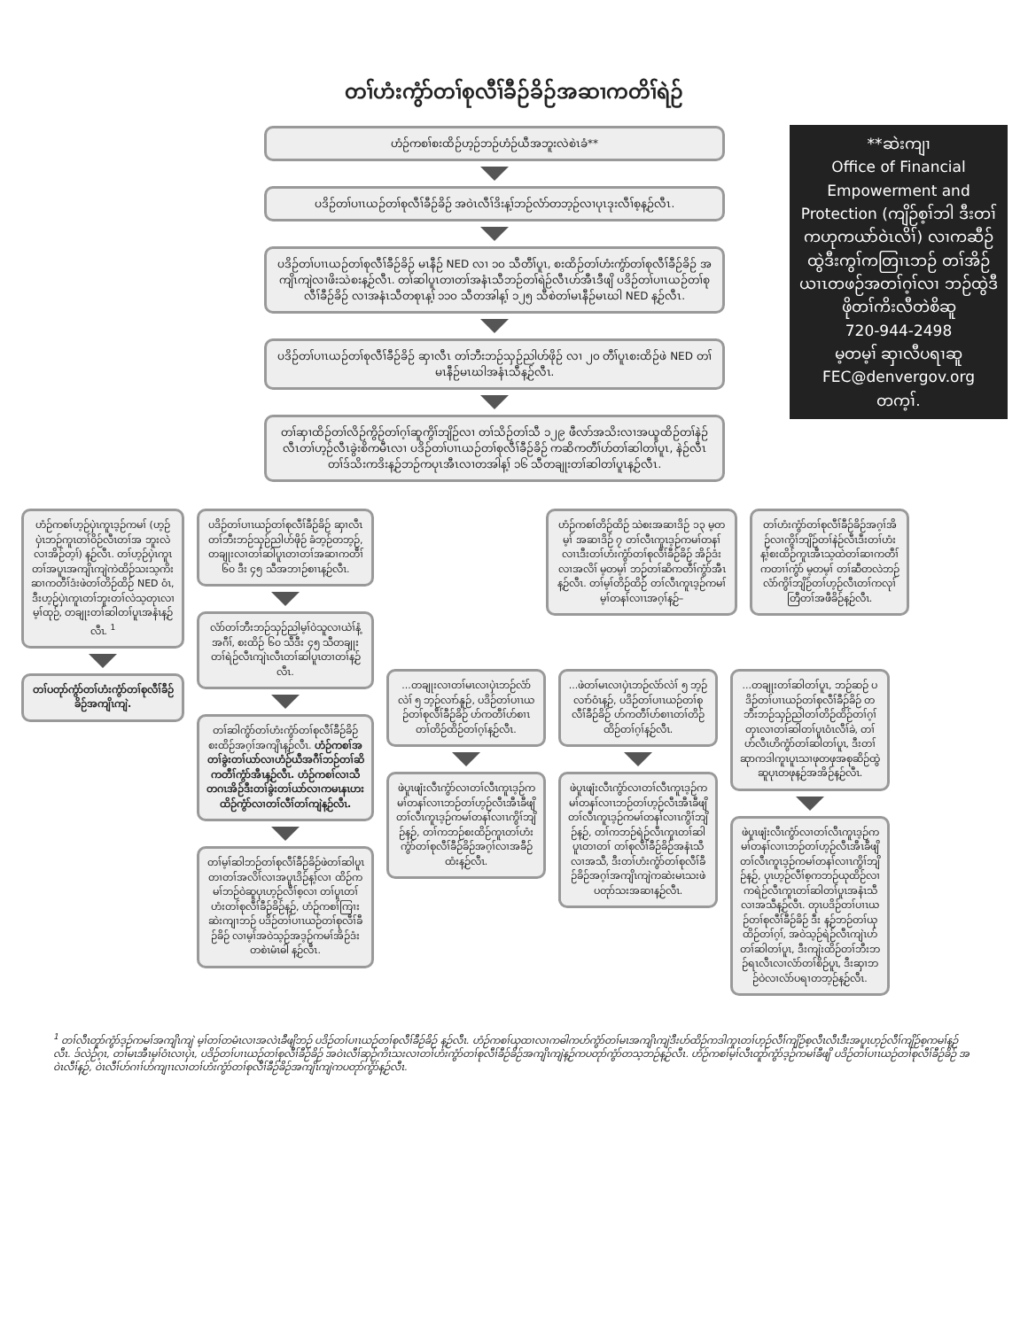တၢ်ဟံးကွံာ်တၢ်စုလီၢ်ခီဉ်ခိဉ်အဆၢကတိၢ်ရဲဉ်
**ဆဲးကျၢ
Office of Financial Empowerment and Protection (ကျိဉ်စ့ၢ်ဘါ ဒီးတၢ်ကဟုကယာ်ဝဲၤလိၢ်) လၢကဆီဉ်ထွဲဒီးကွၢ်ကတြၢၤဘဉ် တၢ်အိဉ်ယၢၤတဖဉ်အတၢ်ဂ့ၢ်လၢ ဘဉ်ထွဲဒီဖိုတၢ်ကိးလီတဲစိဆူ
720-944-2498
မ့တမ့ၢ် ဆှၢလီပရၢဆူ
FEC@denvergov.org
တက့ၢ်.
ဟံဉ်ကစၢ်စးထိဉ်ဟ့ဉ်ဘဉ်ဟံဉ်ယီအဘူးလဲစဲၤခံ**
ပဒိဉ်တၢ်ပၢၤယဉ်တၢ်စုလီၢ်ခီဉ်ခိဉ် အဝဲၤလီၢ်ဒိးန့ၢ်ဘဉ်လံာ်တဘ့ဉ်လၢပုၤဒုးလီၢ်စ့န့ဉ်လီၤ.
ပဒိဉ်တၢ်ပၢၤယဉ်တၢ်စုလီၢ်ခီဉ်ခိဉ် မၤနီဉ် NED လၢ ၁၀ သီတီၢ်ပူၤ, စးထိဉ်တၢ်ဟံးကွံာ်တၢ်စုလီၢ်ခီဉ်ခိဉ် အကျိၤကျဲလၢဖိးသဲစးန့ဉ်လီၤ. တၢ်ဆါပူၤတၢတၢ်အနံၤသီဘဉ်တၢ်ရဲဉ်လီၤဟ်အီၤဒီဖျိ ပဒိဉ်တၢ်ပၢၤယဉ်တၢ်စုလီၢ်ခီဉ်ခိဉ် လၢအနံၤသီတစုၤန့ၢ် ၁၁၀ သီတအါန့ၢ် ၁၂၅ သီစဲတၢ်မၤနီဉ်မၤဃါ NED န့ဉ်လီၤ.
ပဒိဉ်တၢ်ပၢၤယဉ်တၢ်စုလီၢ်ခီဉ်ခိဉ် ဆှၢလီၤ တၢ်ဘီးဘဉ်သှဉ်ညါဟ်ဖိုဉ် လၢ ၂၀ တီၢ်ပူၤစးထိဉ်ဖဲ NED တၢ်မၤနီဉ်မၤဃါအနံၤသီန့ဉ်လီၤ.
တၢ်ဆှၢထိဉ်တၢ်လိဉ်ကွိဉ်တၢ်ဂ့ၢ်ဆူကွိၢ်ဘျိဉ်လၢ တၢ်သိဉ်တၢ်သီ ၁၂၉ ဖီလာ်အသိးလၢအယူထိဉ်တၢ်နဲဉ် လီၤတၢ်ဟ့ဉ်လီၤခွဲးစိကမီၤလၢ ပဒိဉ်တၢ်ပၢၤယဉ်တၢ်စုလီၢ်ခီဉ်ခိဉ် ကဆိကတီၢ်ဟ်တၢ်ဆါတၢ်ပူၤ, နဲဉ်လီၤ တၢ်ဒ်သိးကဒိးန့ဉ်ဘဉ်ကပုၤအီၤလၢတအါန့ၢ် ၁၆ သီတချုးတၢ်ဆါတၢ်ပူၤန့ဉ်လီၤ.
ဟံဉ်ကစၢ်ဟ့ဉ်ပှဲၤကူၤဒ့ဉ်ကမၢ် (ဟ့ဉ်ပှဲၤဘဉ်ကူၤတၢ်ဝိဉ်လီၤတၢ်အ ဘူးလဲလၢအိဉ်တ့ၢ်) န့ဉ်လီၤ. တၢ်ဟ့ဉ်ပှဲၤကူၤတၢ်အပူၤအကျိၤကျဲကဲထိဉ်သးသ့ကိးဆၢကတီၢ်ဒံးဖဲတၢ်တိဉ်ထိဉ် NED ဝံၤ, ဒီးဟ့ဉ်ပှဲၤကူၤတၢ်ဘူးတၢ်လဲသ့တုၤလၢမ့ၢ်ထုဉ်, တချုးတၢ်ဆါတၢ်ပူၤအနံၤန့ဉ်လီၤ. <sup>1</sup>
တၢ်ပတုာ်ကွံာ်တၢ်ဟံးကွံာ်တၢ်စုလီၢ်ခီဉ်ခိဉ်အကျိၤကျဲ.
ပဒိဉ်တၢ်ပၢၤယဉ်တၢ်စုလီၢ်ခီဉ်ခိဉ် ဆှၢလီၤ တၢ်ဘီးဘဉ်သှဉ်ညါဟ်ဖိုဉ် ခံဘ့ဉ်တဘ့ဉ်, တချုးလၢတၢ်ဆါပူၤတၢတၢ်အဆၢကတီၢ် ၆၀ ဒီး ၄၅ သီအဘၢဉ်စၢၤန့ဉ်လီၤ.
လံာ်တၢ်ဘီးဘဉ်သှဉ်ညါမ့ၢ်ဝဲသူလၢယဲၢ်နံ့ အဂီၢ်, စးထိဉ် ၆၀ သီဒီး ၄၅ သီတချုးတၢ်ရဲဉ်လီၤကျဲၤလီၤတၢ်ဆါပူၤတၢတၢ်န့ဉ်လီၤ.
တၢ်ဆါကွံာ်တၢ်ဟံးကွံာ်တၢ်စုလီၢ်ခီဉ်ခိဉ် စးထိဉ်အဂ့ၢ်အကျိၤန့ဉ်လီၤ. ဟံဉ်ကစၢ်အတၢ်ခွဲးတၢ်ယာ်လၢဟံဉ်ယီအဂီၢ်ဘဉ်တၢ်ဆိကတီၢ်ကွံာ်အီၤန့ဉ်လီၤ. ဟံဉ်ကစၢ်လၢသီတဂၤအိဉ်ဒီးတၢ်ခွဲးတၢ်ယာ်လၢကမၤနၤဟးထိဉ်ကွံာ်လၢတၢ်လီၢ်တၢ်ကျဲန့ဉ်လီၤ.
တၢ်မ့ၢ်ဆါဘဉ်တၢ်စုလီၢ်ခီဉ်ခိဉ်ဖဲတၢ်ဆါပူၤတၢတၢ်အလိၢ်လၢအပူၤဒိဉ်န့ၢ်လၢ ထိဉ်ကမၢ်ဘဉ်ဝဲဆူပုၤဟ့ဉ်လီၢ်စ့လၢ တၢ်ပူၤတၢ်ဟံးတၢ်စုလီၢ်ခီဉ်ခိဉ်န့ဉ်, ဟံဉ်ကစၢ်ကြၢးဆဲးကျၢဘဉ် ပဒိဉ်တၢ်ပၢၤယဉ်တၢ်စုလီၢ်ခီဉ်ခိဉ် လၢမ့ၢ်အဝဲသ့ဉ်အဒ့ဉ်ကမၢ်အိဉ်ဒံးတစဲၤမံၤဓါ န့ဉ်လီၤ.
ဟံဉ်ကစၢ်တိဉ်ထိဉ် သဲစးအဆၢဒိဉ် ၁၃ မ့တမ့ၢ် အဆၢဒိဉ် ၇ တၢ်လီၤကူၤဒ့ဉ်ကမၢ်တနၢ်လၢၤဒီးတၢ်ဟံးကွံာ်တၢ်စုလီၢ်ခီဉ်ခိဉ် အိဉ်ဒံးလၢအလိၢ် မ့တမ့ၢ် ဘဉ်တၢ်ဆိကတီၢ်ကွံာ်အီၤန့ဉ်လီၤ. တၢ်မ့ၢ်တိဉ်ထိဉ် တၢ်လီၤကူၤဒ့ဉ်ကမၢ်မ့ၢ်တနၢ်လၢၤအဂ့ၢ်န့ဉ်–
တၢ်ဟံးကွံာ်တၢ်စုလီၢ်ခီဉ်ခိဉ်အဂ့ၢ်အိဉ်လၢကွိၢ်ဘျိဉ်တၢ်နဲဉ်လီၤဒီးတၢ်ဟံးန့ၢ်စးထိဉ်ကူၤအီၤသ့ထဲတၢ်ဆၢကတီၢ်ကတၢၢ်ကွံာ် မ့တမ့ၢ် တၢ်ဆီတလဲဘဉ်လံာ်ကွိၢ်ဘျိဉ်တၢ်ဟ့ဉ်လီၤတၢ်ကလုၢ် တြီတၢ်အဖီခိဉ်န့ဉ်လီၤ.
...တချုးလၢတၢ်မၤလၢပှဲၤဘဉ်လံာ်လဲၢ် ၅ ဘ့ဉ်လၢာ်နူဉ်, ပဒိဉ်တၢ်ပၢၤယဉ်တၢ်စုလီၢ်ခီဉ်ခိဉ် ဟ်ကတီၢ်ဟ်စၢၤတၢ်တိဉ်ထိဉ်တၢ်ဂ့ၢ်န့ဉ်လီၤ.
ဖဲပူၤဖျံးလီၤကွံာ်လၢတၢ်လီၤကူၤဒ့ဉ်ကမၢ်တနၢ်လၢၤဘဉ်တၢ်ဟ့ဉ်လီၤအီၤခီဖျိတၢ်လီၤကူၤဒ့ဉ်ကမၢ်တနၢ်လၢၤကွိၢ်ဘျိဉ်န့ဉ်, တၢ်ကဘဉ်စးထိဉ်ကူၤတၢ်ဟံးကွံာ်တၢ်စုလီၢ်ခီဉ်ခိဉ်အဂ့ၢ်လၢအခီဉ်ထံးန့ဉ်လီၤ.
...ဖဲတၢ်မၤလၢပှဲၤဘဉ်လံာ်လဲၢ် ၅ ဘ့ဉ်လၢာ်ဝံၤန့ဉ်, ပဒိဉ်တၢ်ပၢၤယဉ်တၢ်စုလီၢ်ခီဉ်ခိဉ် ဟ်ကတီၢ်ဟ်စၢၤတၢ်တိဉ်ထိဉ်တၢ်ဂ့ၢ်န့ဉ်လီၤ.
ဖဲပူၤဖျံးလီၤကွံာ်လၢတၢ်လီၤကူၤဒ့ဉ်ကမၢ်တနၢ်လၢၤဘဉ်တၢ်ဟ့ဉ်လီၤအီၤခီဖျိတၢ်လီၤကူၤဒ့ဉ်ကမၢ်တနၢ်လၢၤကွိၢ်ဘျိဉ်န့ဉ်, တၢ်ကဘဉ်ရဲဉ်လီၤကူၤတၢ်ဆါပူၤတၢတၢ် တၢ်စုလီၢ်ခီဉ်ခိဉ်အနံၤသီလၢအသီ, ဒီးတၢ်ဟံးကွံာ်တၢ်စုလီၢ်ခီဉ်ခိဉ်အဂ့ၢ်အကျိၤကျဲကဆဲးမၤသးဖဲ ပတုာ်သးအဆၢန့ဉ်လီၤ.
...တချုးတၢ်ဆါတၢ်ပူၤ, ဘဉ်ဆဉ် ပဒိဉ်တၢ်ပၢၤယဉ်တၢ်စုလီၢ်ခီဉ်ခိဉ် တဘီးဘဉ်သှဉ်ညါတၢ်တိဉ်ထိဉ်တၢ်ဂ့ၢ်တုၤလၢတၢ်ဆါတၢ်ပူၤဝံၤလီၢ်ခဲ, တၢ်ဟ်လီၤဟိကွံာ်တၢ်ဆါတၢ်ပူၤ, ဒီးတၢ်ဆုာကဒါကူၤပူၤသၢဖုတဖုအစုဆိဉ်ထွဲဆူပုၤတဖုန့ဉ်အအိဉ်န့ဉ်လီၤ.
ဖဲပူၤဖျံးလီၤကွံာ်လၢတၢ်လီၤကူၤဒ့ဉ်ကမၢ်တနၢ်လၢၤဘဉ်တၢ်ဟ့ဉ်လီၤအီၤခီဖျိတၢ်လီၤကူၤဒ့ဉ်ကမၢ်တနၢ်လၢၤကွိၢ်ဘျိဉ်န့ဉ်, ပုၤဟ့ဉ်လီၢ်စ့ကဘဉ်ယုထိဉ်လၢကရဲဉ်လီၤကူၤတၢ်ဆါတၢ်ပူၤအနံၤသီလၢအသီန့ဉ်လီၤ. တုၤပဒိဉ်တၢ်ပၢၤယဉ်တၢ်စုလီၢ်ခီဉ်ခိဉ် ဒီး န့ဉ်ဘဉ်တၢ်ယုထိဉ်တၢ်ဂ့ၢ်, အဝဲသ့ဉ်ရဲဉ်လီၤကျဲၤဟ်တၢ်ဆါတၢ်ပူၤ, ဒီးကျဲးထိဉ်တၢ်ဘီးဘဉ်ရၤလီၤလၢလံာ်တၢ်စိဉ်ပူၤ, ဒီးဆှၢဘဉ်ဝဲလၢလံာ်ပရၢတဘ့ဉ်န့ဉ်လီၤ.
<sup>1</sup> တၢ်လီၤတူာ်ကွံာ်ဒ့ဉ်ကမၢ်အကျိၤကျဲ မ့ၢ်တၢ်တမံၤလၢအလဲၤခီဖျိဘဉ် ပဒိဉ်တၢ်ပၢၤယဉ်တၢ်စုလီၢ်ခီဉ်ခိဉ် န့ဉ်လီၤ. ဟံဉ်ကစၢ်ယုထၢလၢကဓါကဟ်ကွံာ်တၢ်မၤအကျိၤကျဲဒီးဟ်ထိဉ်ကဒါကူၤတၢ်ဟ့ဉ်လီၢ်ကျိဉ်စ့လီၤလီၤဒီးအပူၤဟ့ဉ်လီၢ်ကျိဉ်စ့ကမၢ်န့ဉ်လီၤ. ဒ်လဲဉ်ဂ့ၤ, တၢ်မၤအီၤမ့ၢ်ဝံၤလၢပှဲၤ, ပဒိဉ်တၢ်ပၢၤယဉ်တၢ်စုလီၢ်ခီဉ်ခိဉ် အဝဲၤလီၢ်ဆှဉ်ကိၤသးလၢတၢ်ဟံးကွံာ်တၢ်စုလီၢ်ခီဉ်ခိဉ်အကျိၤကျဲန့ဉ်ကပတုာ်ကွံာ်တသ့ဘဉ်န့ဉ်လီၤ. ဟံဉ်ကစၢ်မ့ၢ်လီၤတူာ်ကွံာ်ဒ့ဉ်ကမၢ်ခီဖျိ ပဒိဉ်တၢ်ပၢၤယဉ်တၢ်စုလီၢ်ခီဉ်ခိဉ် အဝဲၤလီၢ်န့ဉ်, ဝဲၤလီၢ်ဟ်ဂၢၢ်ဟ်ကျၢၤလၢတၢ်ဟံးကွံာ်တၢ်စုလီၢ်ခီဉ်ခိဉ်အကျိၤကျဲကပတုာ်ကွံာ်န့ဉ်လီၤ.